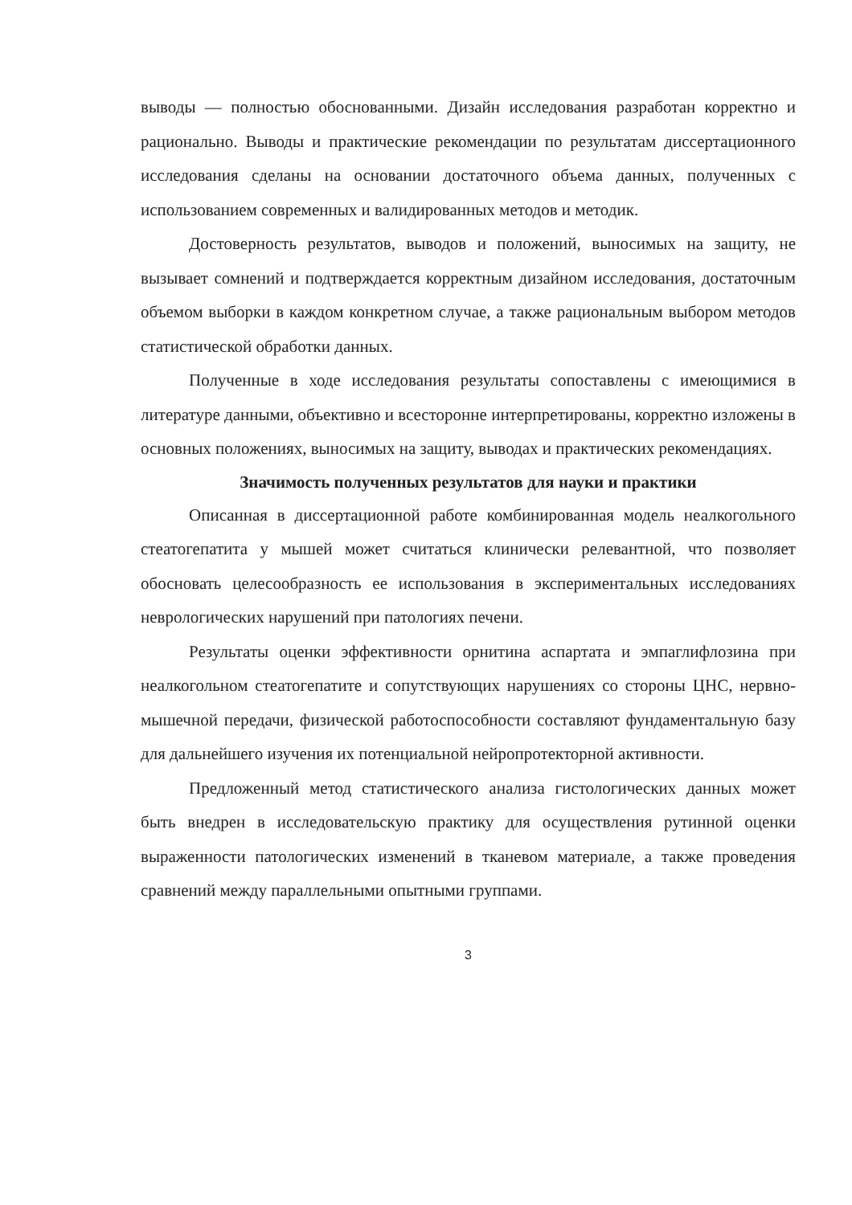выводы — полностью обоснованными. Дизайн исследования разработан корректно и рационально. Выводы и практические рекомендации по результатам диссертационного исследования сделаны на основании достаточного объема данных, полученных с использованием современных и валидированных методов и методик.
Достоверность результатов, выводов и положений, выносимых на защиту, не вызывает сомнений и подтверждается корректным дизайном исследования, достаточным объемом выборки в каждом конкретном случае, а также рациональным выбором методов статистической обработки данных.
Полученные в ходе исследования результаты сопоставлены с имеющимися в литературе данными, объективно и всесторонне интерпретированы, корректно изложены в основных положениях, выносимых на защиту, выводах и практических рекомендациях.
Значимость полученных результатов для науки и практики
Описанная в диссертационной работе комбинированная модель неалкогольного стеатогепатита у мышей может считаться клинически релевантной, что позволяет обосновать целесообразность ее использования в экспериментальных исследованиях неврологических нарушений при патологиях печени.
Результаты оценки эффективности орнитина аспартата и эмпаглифлозина при неалкогольном стеатогепатите и сопутствующих нарушениях со стороны ЦНС, нервно-мышечной передачи, физической работоспособности составляют фундаментальную базу для дальнейшего изучения их потенциальной нейропротекторной активности.
Предложенный метод статистического анализа гистологических данных может быть внедрен в исследовательскую практику для осуществления рутинной оценки выраженности патологических изменений в тканевом материале, а также проведения сравнений между параллельными опытными группами.
3